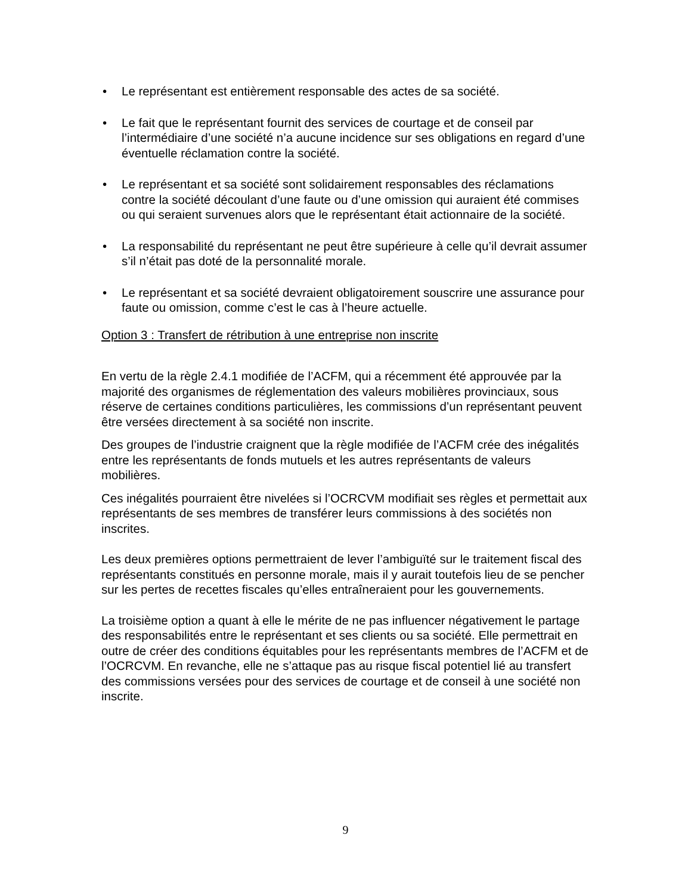• Le représentant est entièrement responsable des actes de sa société.
• Le fait que le représentant fournit des services de courtage et de conseil par l’intermédiaire d’une société n’a aucune incidence sur ses obligations en regard d’une éventuelle réclamation contre la société.
• Le représentant et sa société sont solidairement responsables des réclamations contre la société découlant d’une faute ou d’une omission qui auraient été commises ou qui seraient survenues alors que le représentant était actionnaire de la société.
• La responsabilité du représentant ne peut être supérieure à celle qu’il devrait assumer s’il n’était pas doté de la personnalité morale.
• Le représentant et sa société devraient obligatoirement souscrire une assurance pour faute ou omission, comme c’est le cas à l’heure actuelle.
Option 3 : Transfert de rétribution à une entreprise non inscrite
En vertu de la règle 2.4.1 modifiée de l’ACFM, qui a récemment été approuvée par la majorité des organismes de réglementation des valeurs mobilières provinciaux, sous réserve de certaines conditions particulières, les commissions d’un représentant peuvent être versées directement à sa société non inscrite.
Des groupes de l’industrie craignent que la règle modifiée de l’ACFM crée des inégalités entre les représentants de fonds mutuels et les autres représentants de valeurs mobilières.
Ces inégalités pourraient être nivelées si l’OCRCVM modifiait ses règles et permettait aux représentants de ses membres de transférer leurs commissions à des sociétés non inscrites.
Les deux premières options permettraient de lever l’ambiguïté sur le traitement fiscal des représentants constitués en personne morale, mais il y aurait toutefois lieu de se pencher sur les pertes de recettes fiscales qu’elles entraîneraient pour les gouvernements.
La troisième option a quant à elle le mérite de ne pas influencer négativement le partage des responsabilités entre le représentant et ses clients ou sa société. Elle permettrait en outre de créer des conditions équitables pour les représentants membres de l’ACFM et de l’OCRCVM. En revanche, elle ne s’attaque pas au risque fiscal potentiel lié au transfert des commissions versées pour des services de courtage et de conseil à une société non inscrite.
9